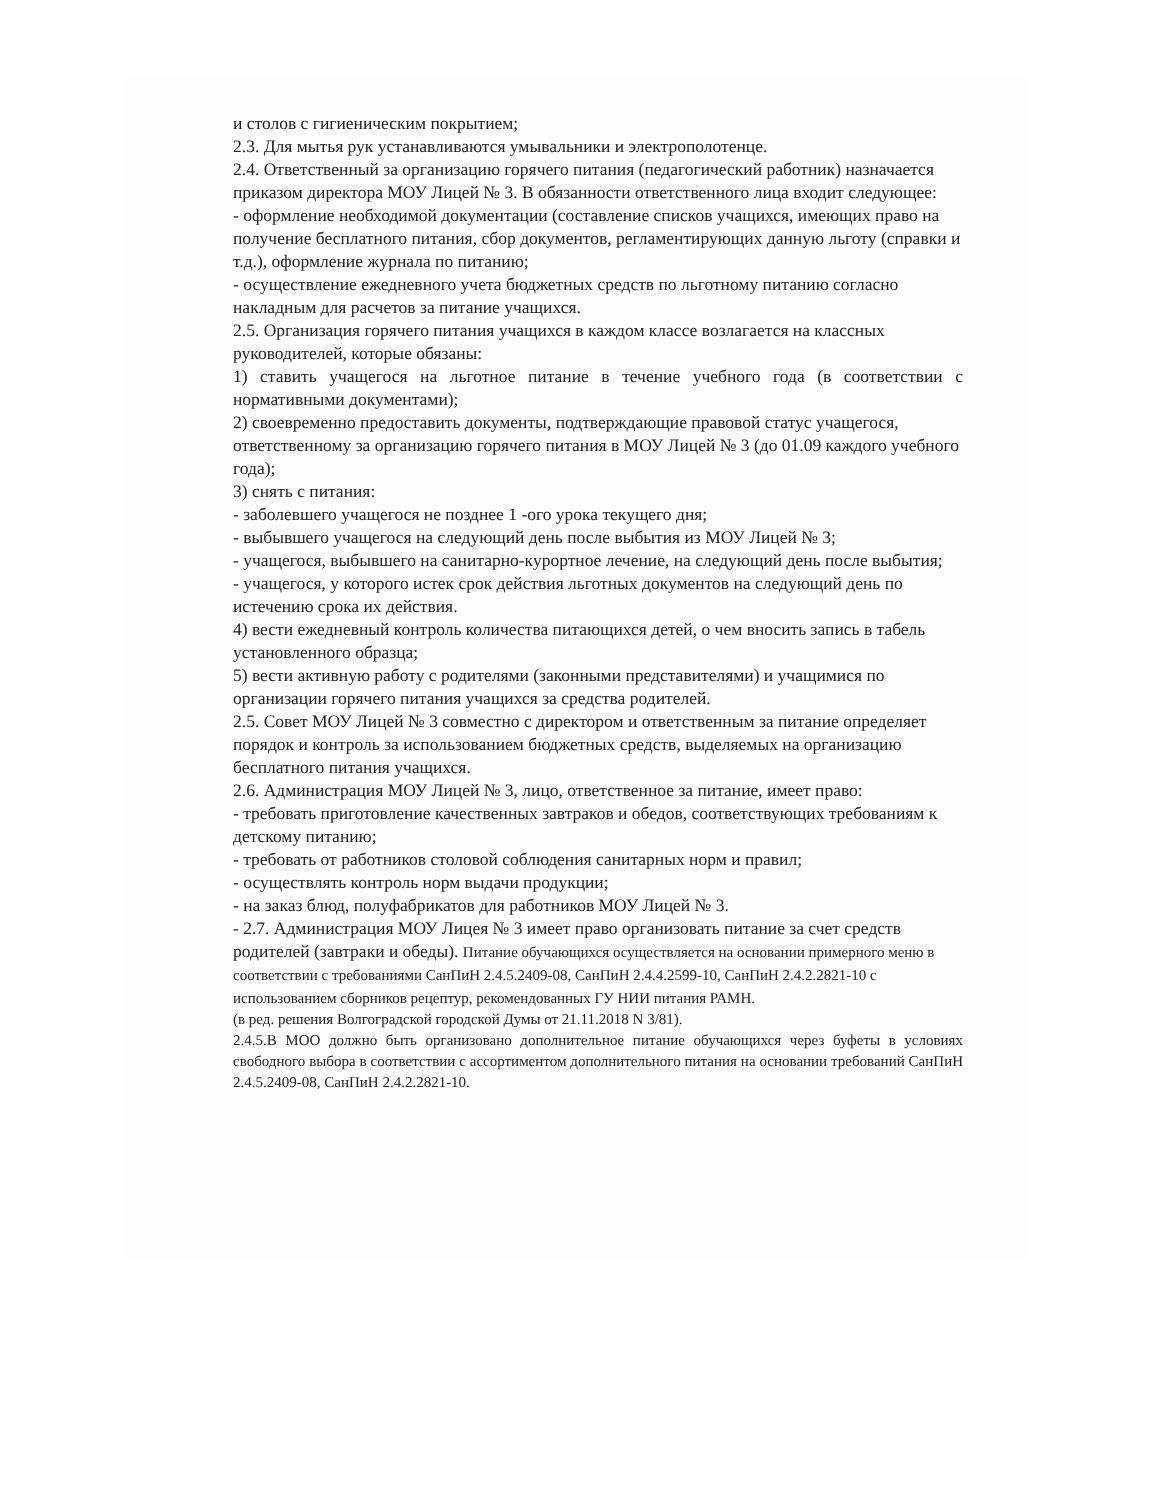и столов с гигиеническим покрытием;
2.3. Для мытья рук устанавливаются умывальники и электрополотенце.
2.4. Ответственный за организацию горячего питания (педагогический работник) назначается приказом директора МОУ Лицей № 3. В обязанности ответственного лица входит следующее:
- оформление необходимой документации (составление списков учащихся, имеющих право на получение бесплатного питания, сбор документов, регламентирующих данную льготу (справки и т.д.), оформление журнала по питанию;
- осуществление ежедневного учета бюджетных средств по льготному питанию согласно накладным для расчетов за питание учащихся.
2.5. Организация горячего питания учащихся в каждом классе возлагается на классных руководителей, которые обязаны:
1) ставить учащегося на льготное питание в течение учебного года (в соответствии с нормативными документами);
2) своевременно предоставить документы, подтверждающие правовой статус учащегося, ответственному за организацию горячего питания в МОУ Лицей № 3 (до 01.09 каждого учебного года);
3) снять с питания:
- заболевшего учащегося не позднее 1 -ого урока текущего дня;
- выбывшего учащегося на следующий день после выбытия из МОУ Лицей № 3;
- учащегося, выбывшего на санитарно-курортное лечение, на следующий день после выбытия;
- учащегося, у которого истек срок действия льготных документов на следующий день по истечению срока их действия.
4) вести ежедневный контроль количества питающихся детей, о чем вносить запись в табель установленного образца;
5) вести активную работу с родителями (законными представителями) и учащимися по организации горячего питания учащихся за средства родителей.
2.5. Совет МОУ Лицей № 3 совместно с директором и ответственным за питание определяет порядок и контроль за использованием бюджетных средств, выделяемых на организацию бесплатного питания учащихся.
2.6. Администрация МОУ Лицей № 3, лицо, ответственное за питание, имеет право:
- требовать приготовление качественных завтраков и обедов, соответствующих требованиям к детскому питанию;
- требовать от работников столовой соблюдения санитарных норм и правил;
- осуществлять контроль норм выдачи продукции;
- на заказ блюд, полуфабрикатов для работников МОУ Лицей № 3.
- 2.7. Администрация МОУ Лицея № 3 имеет право организовать питание за счет средств родителей (завтраки и обеды). Питание обучающихся осуществляется на основании примерного меню в соответствии с требованиями СанПиН 2.4.5.2409-08, СанПиН 2.4.4.2599-10, СанПиН 2.4.2.2821-10 с использованием сборников рецептур, рекомендованных ГУ НИИ питания РАМН.
(в ред. решения Волгоградской городской Думы от 21.11.2018 N 3/81).
2.4.5.В МОО должно быть организовано дополнительное питание обучающихся через буфеты в условиях свободного выбора в соответствии с ассортиментом дополнительного питания на основании требований СанПиН 2.4.5.2409-08, СанПиН 2.4.2.2821-10.